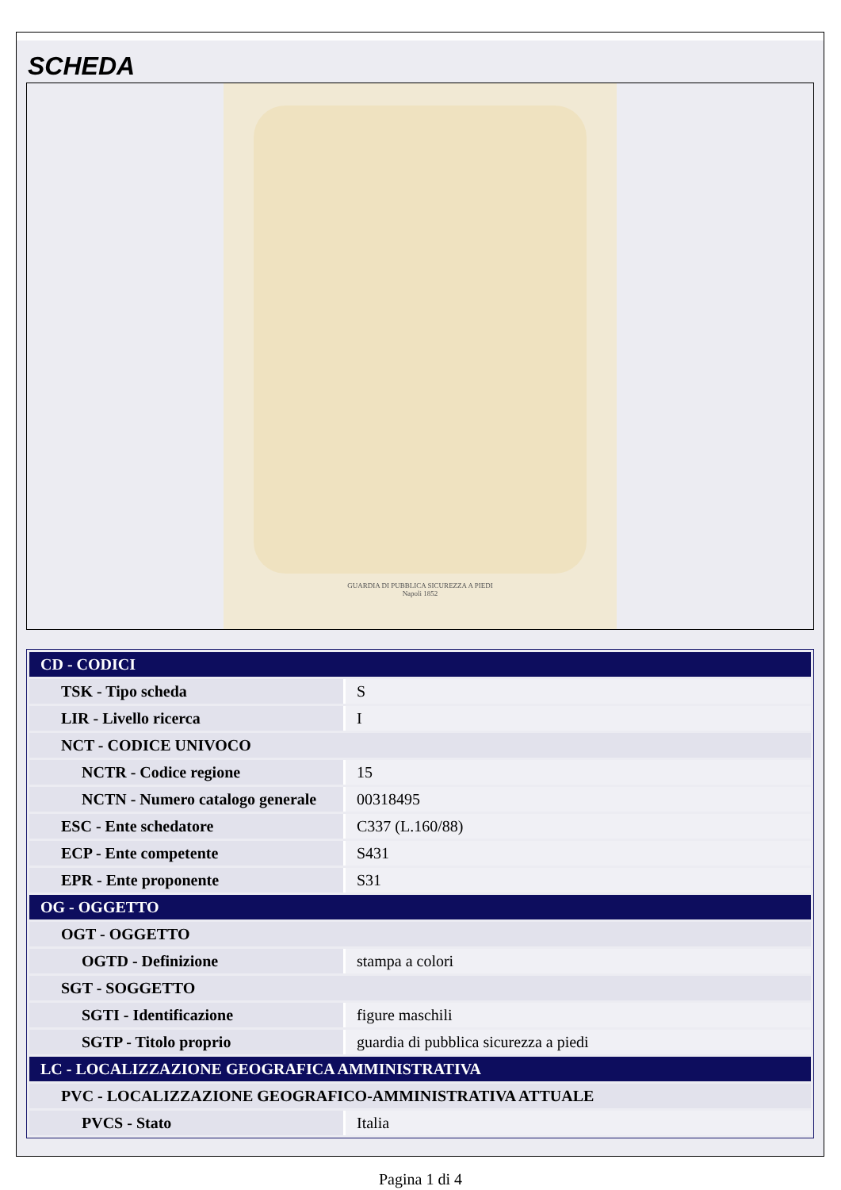SCHEDA
GUARDIA DI PUBBLICA SICUREZZA A PIEDI
Napoli 1852
| CD - CODICI | |
| TSK - Tipo scheda | S |
| LIR - Livello ricerca | I |
| NCT - CODICE UNIVOCO | |
| NCTR - Codice regione | 15 |
| NCTN - Numero catalogo generale | 00318495 |
| ESC - Ente schedatore | C337 (L.160/88) |
| ECP - Ente competente | S431 |
| EPR - Ente proponente | S31 |
| OG - OGGETTO | |
| OGT - OGGETTO | |
| OGTD - Definizione | stampa a colori |
| SGT - SOGGETTO | |
| SGTI - Identificazione | figure maschili |
| SGTP - Titolo proprio | guardia di pubblica sicurezza a piedi |
| LC - LOCALIZZAZIONE GEOGRAFICA AMMINISTRATIVA | |
| PVC - LOCALIZZAZIONE GEOGRAFICO-AMMINISTRATIVA ATTUALE | |
| PVCS - Stato | Italia |
Pagina 1 di 4